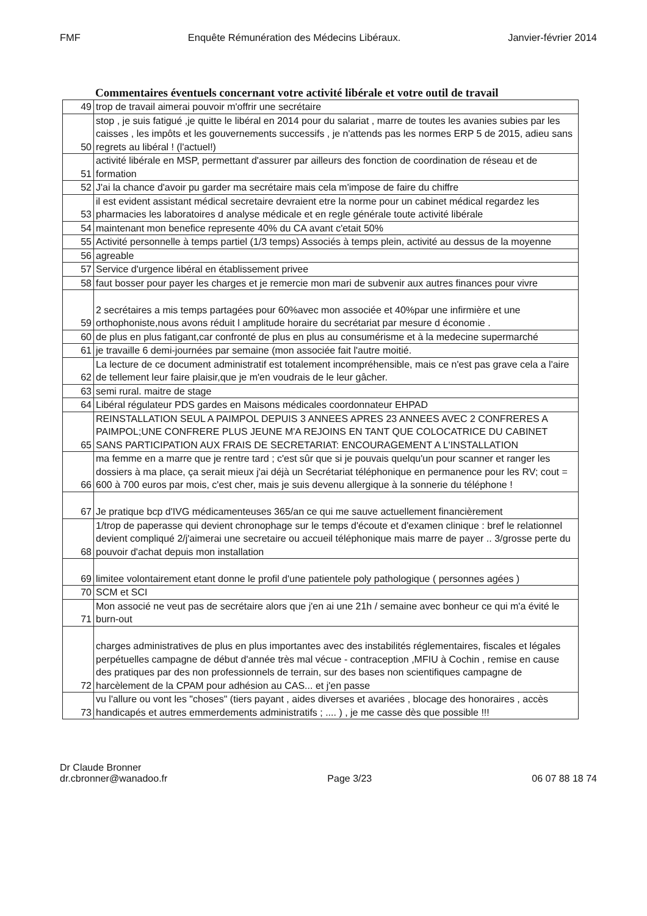FMF Enquête Rémunération des Médecins Libéraux. Janvier-février 2014
Commentaires éventuels concernant votre activité libérale et votre outil de travail
| 49 | trop de travail aimerai pouvoir m'offrir une secrétaire |
| 50 | stop , je suis fatigué ,je quitte le libéral en 2014 pour du salariat , marre de toutes les avanies subies par les caisses , les impôts et les gouvernements successifs , je n'attends pas les normes ERP 5 de 2015, adieu sans regrets au libéral ! (l'actuel!) |
| 51 | activité libérale en MSP, permettant d'assurer par ailleurs des fonction de coordination de réseau et de formation |
| 52 | J'ai la chance d'avoir pu garder ma secrétaire mais cela m'impose de faire du chiffre |
| 53 | il est evident assistant médical secretaire devraient etre la norme pour un cabinet médical regardez les pharmacies les laboratoires d analyse médicale et en regle générale toute activité libérale |
| 54 | maintenant mon benefice represente 40% du CA avant c'etait 50% |
| 55 | Activité personnelle à temps partiel (1/3 temps) Associés à temps plein, activité au dessus de la moyenne |
| 56 | agreable |
| 57 | Service d'urgence libéral en établissement privee |
| 58 | faut bosser pour payer les charges et je remercie mon mari de subvenir aux autres finances pour vivre |
| 59 | 2 secrétaires a mis temps partagées pour 60%avec mon associée et 40%par une infirmière et une orthophoniste,nous avons réduit l amplitude horaire du secrétariat par mesure d économie . |
| 60 | de plus en plus fatigant,car confronté de plus en plus au consumérisme et à la medecine supermarché |
| 61 | je travaille 6 demi-journées par semaine (mon associée fait l'autre moitié. |
| 62 | La lecture de ce document administratif est totalement incompréhensible, mais ce n'est pas grave cela a l'aire de tellement leur faire plaisir,que je m'en voudrais de le leur gâcher. |
| 63 | semi rural. maitre de stage |
| 64 | Libéral régulateur PDS gardes en Maisons médicales coordonnateur EHPAD |
| 65 | REINSTALLATION SEUL A PAIMPOL DEPUIS 3 ANNEES APRES 23 ANNEES AVEC 2 CONFRERES A PAIMPOL;UNE CONFRERE PLUS JEUNE M'A REJOINS EN TANT QUE COLOCATRICE DU CABINET SANS PARTICIPATION AUX FRAIS DE SECRETARIAT: ENCOURAGEMENT A L'INSTALLATION |
| 66 | ma femme en a marre que je rentre tard ; c'est sûr que si je pouvais quelqu'un pour scanner et ranger les dossiers à ma place, ça serait mieux j'ai déjà un Secrétariat téléphonique en permanence pour les RV; cout = 600 à 700 euros par mois, c'est cher, mais je suis devenu allergique à la sonnerie du téléphone ! |
| 67 | Je pratique bcp d'IVG médicamenteuses 365/an ce qui me sauve actuellement financièrement |
| 68 | 1/trop de paperasse qui devient chronophage sur le temps d'écoute et d'examen clinique : bref le relationnel devient compliqué 2/j'aimerai une secretaire ou accueil téléphonique mais marre de payer .. 3/grosse perte du pouvoir d'achat depuis mon installation |
| 69 | limitee volontairement etant donne le profil d'une patientele poly pathologique ( personnes agées ) |
| 70 | SCM et SCI |
| 71 | Mon associé ne veut pas de secrétaire alors que j'en ai une 21h / semaine avec bonheur ce qui m'a évité le burn-out |
| 72 | charges administratives de plus en plus importantes avec des instabilités réglementaires, fiscales et légales perpétuelles campagne de début d'année très mal vécue - contraception ,MFIU à Cochin , remise en cause des pratiques par des non professionnels de terrain, sur des bases non scientifiques campagne de harcèlement de la CPAM pour adhésion au CAS... et j'en passe |
| 73 | vu l'allure ou vont les "choses" (tiers payant , aides diverses et avariées , blocage des honoraires , accès handicapés et autres emmerdements administratifs ; .... ) , je me casse dès que possible !!! |
Dr Claude Bronner
dr.cbronner@wanadoo.fr Page 3/23 06 07 88 18 74